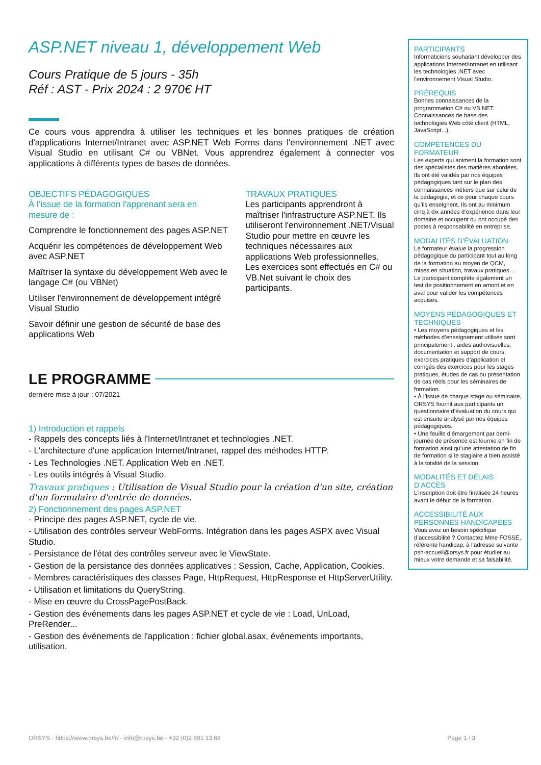ASP.NET niveau 1, développement Web
Cours Pratique de 5 jours - 35h
Réf : AST - Prix 2024 : 2 970€ HT
Ce cours vous apprendra à utiliser les techniques et les bonnes pratiques de création d'applications Internet/Intranet avec ASP.NET Web Forms dans l'environnement .NET avec Visual Studio en utilisant C# ou VBNet. Vous apprendrez également à connecter vos applications à différents types de bases de données.
OBJECTIFS PÉDAGOGIQUES
À l’issue de la formation l'apprenant sera en mesure de :
Comprendre le fonctionnement des pages ASP.NET
Acquérir les compétences de développement Web avec ASP.NET
Maîtriser la syntaxe du développement Web avec le langage C# (ou VBNet)
Utiliser l'environnement de développement intégré Visual Studio
Savoir définir une gestion de sécurité de base des applications Web
TRAVAUX PRATIQUES
Les participants apprendront à maîtriser l'infrastructure ASP.NET. Ils utiliseront l'environnement .NET/Visual Studio pour mettre en œuvre les techniques nécessaires aux applications Web professionnelles. Les exercices sont effectués en C# ou VB.Net suivant le choix des participants.
LE PROGRAMME
dernière mise à jour : 07/2021
1) Introduction et rappels
- Rappels des concepts liés à l'Internet/Intranet et technologies .NET.
- L'architecture d'une application Internet/Intranet, rappel des méthodes HTTP.
- Les Technologies .NET. Application Web en .NET.
- Les outils intégrés à Visual Studio.
Travaux pratiques : Utilisation de Visual Studio pour la création d'un site, création d'un formulaire d'entrée de données.
2) Fonctionnement des pages ASP.NET
- Principe des pages ASP.NET, cycle de vie.
- Utilisation des contrôles serveur WebForms. Intégration dans les pages ASPX avec Visual Studio.
- Persistance de l'état des contrôles serveur avec le ViewState.
- Gestion de la persistance des données applicatives : Session, Cache, Application, Cookies.
- Membres caractéristiques des classes Page, HttpRequest, HttpResponse et HttpServerUtility.
- Utilisation et limitations du QueryString.
- Mise en œuvre du CrossPagePostBack.
- Gestion des événements dans les pages ASP.NET et cycle de vie : Load, UnLoad, PreRender...
- Gestion des événements de l'application : fichier global.asax, événements importants, utilisation.
PARTICIPANTS
Informaticiens souhaitant développer des applications Internet/Intranet en utilisant les technologies .NET avec l'environnement Visual Studio.
PRÉREQUIS
Bonnes connaissances de la programmation C# ou VB.NET. Connaissances de base des technologies Web côté client (HTML, JavaScript...).
COMPÉTENCES DU FORMATEUR
Les experts qui animent la formation sont des spécialistes des matières abordées. Ils ont été validés par nos équipes pédagogiques tant sur le plan des connaissances métiers que sur celui de la pédagogie, et ce pour chaque cours qu’ils enseignent. Ils ont au minimum cinq à dix années d’expérience dans leur domaine et occupent ou ont occupé des postes à responsabilité en entreprise.
MODALITÉS D’ÉVALUATION
Le formateur évalue la progression pédagogique du participant tout au long de la formation au moyen de QCM, mises en situation, travaux pratiques…
Le participant complète également un test de positionnement en amont et en aval pour valider les compétences acquises.
MOYENS PÉDAGOGIQUES ET TECHNIQUES
• Les moyens pédagogiques et les méthodes d’enseignement utilisés sont principalement : aides audiovisuelles, documentation et support de cours, exercices pratiques d’application et corrigés des exercices pour les stages pratiques, études de cas ou présentation de cas réels pour les séminaires de formation.
• À l’issue de chaque stage ou séminaire, ORSYS fournit aux participants un questionnaire d’évaluation du cours qui est ensuite analysé par nos équipes pédagogiques.
• Une feuille d’émargement par demi-journée de présence est fournie en fin de formation ainsi qu’une attestation de fin de formation si le stagiaire a bien assisté à la totalité de la session.
MODALITÉS ET DÉLAIS D’ACCÈS
L’inscription doit être finalisée 24 heures avant le début de la formation.
ACCESSIBILITÉ AUX PERSONNES HANDICAPÉES
Vous avez un besoin spécifique d’accessibilité ? Contactez Mme FOSSE, référente handicap, à l’adresse suivante psh-accueil@orsys.fr pour étudier au mieux votre demande et sa faisabilité.
ORSYS - https://www.orsys.be/fr/ - info@orsys.be - +32 (0)2 801 13 68 Page 1 / 3